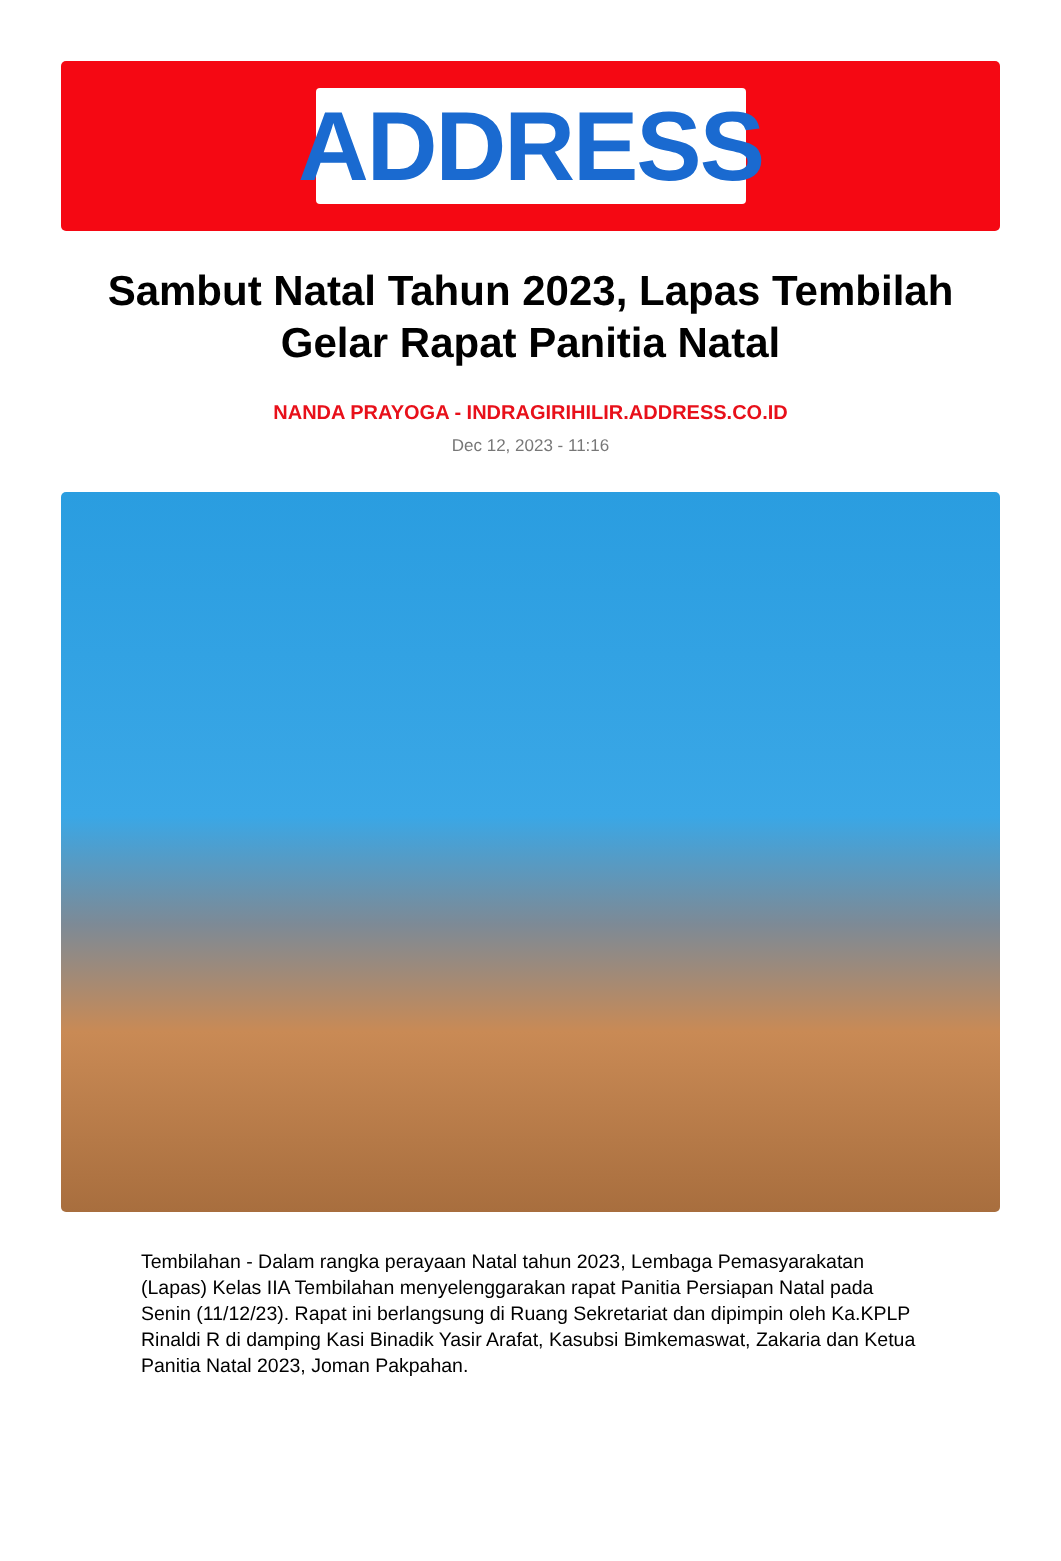ADDRESS
Sambut Natal Tahun 2023, Lapas Tembilah Gelar Rapat Panitia Natal
NANDA PRAYOGA - INDRAGIRIHILIR.ADDRESS.CO.ID
Dec 12, 2023 - 11:16
Tembilahan - Dalam rangka perayaan Natal tahun 2023, Lembaga Pemasyarakatan (Lapas) Kelas IIA Tembilahan menyelenggarakan rapat Panitia Persiapan Natal pada Senin (11/12/23). Rapat ini berlangsung di Ruang Sekretariat dan dipimpin oleh Ka.KPLP Rinaldi R di damping Kasi Binadik Yasir Arafat, Kasubsi Bimkemaswat, Zakaria dan Ketua Panitia Natal 2023, Joman Pakpahan.